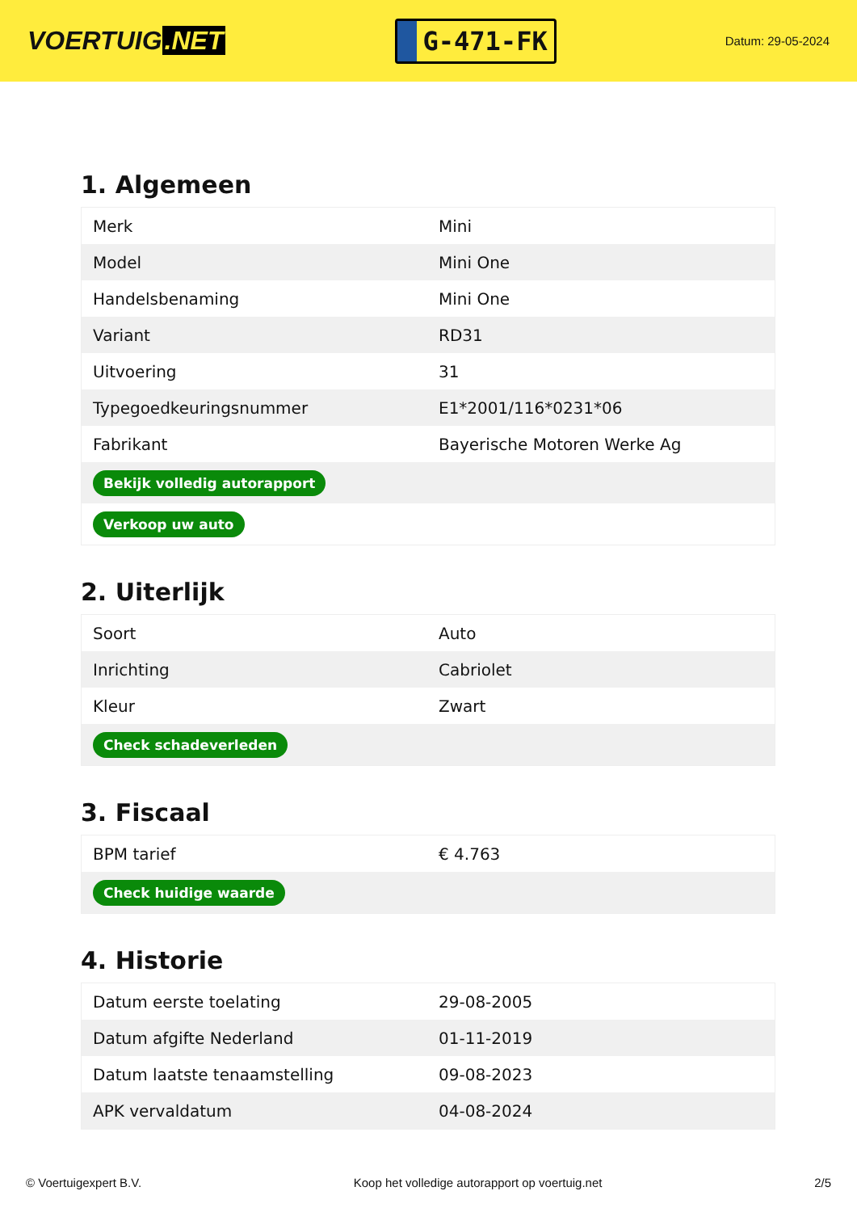VOERTUIG.NET
G-471-FK
Datum: 29-05-2024
1. Algemeen
| Merk | Mini |
| Model | Mini One |
| Handelsbenaming | Mini One |
| Variant | RD31 |
| Uitvoering | 31 |
| Typegoedkeuringsnummer | E1*2001/116*0231*06 |
| Fabrikant | Bayerische Motoren Werke Ag |
| Bekijk volledig autorapport | |
| Verkoop uw auto | |
2. Uiterlijk
| Soort | Auto |
| Inrichting | Cabriolet |
| Kleur | Zwart |
| Check schadeverleden | |
3. Fiscaal
| BPM tarief | € 4.763 |
| Check huidige waarde | |
4. Historie
| Datum eerste toelating | 29-08-2005 |
| Datum afgifte Nederland | 01-11-2019 |
| Datum laatste tenaamstelling | 09-08-2023 |
| APK vervaldatum | 04-08-2024 |
© Voertuigexpert B.V. Koop het volledige autorapport op voertuig.net 2/5